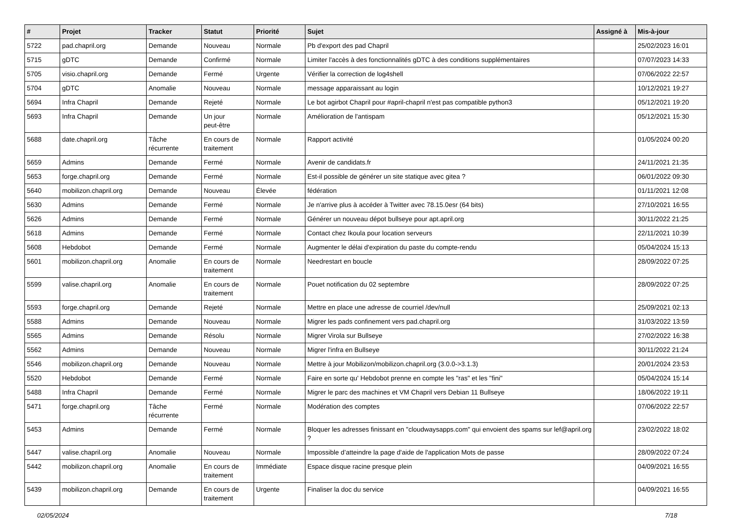| # | Projet | Tracker | Statut | Priorité | Sujet | Assigné à | Mis-à-jour |
| --- | --- | --- | --- | --- | --- | --- | --- |
| 5722 | pad.chapril.org | Demande | Nouveau | Normale | Pb d'export des pad Chapril | | 25/02/2023 16:01 |
| 5715 | gDTC | Demande | Confirmé | Normale | Limiter l'accès à des fonctionnalités gDTC à des conditions supplémentaires | | 07/07/2023 14:33 |
| 5705 | visio.chapril.org | Demande | Fermé | Urgente | Vérifier la correction de log4shell | | 07/06/2022 22:57 |
| 5704 | gDTC | Anomalie | Nouveau | Normale | message apparaissant au login | | 10/12/2021 19:27 |
| 5694 | Infra Chapril | Demande | Rejeté | Normale | Le bot agirbot Chapril pour #april-chapril n'est pas compatible python3 | | 05/12/2021 19:20 |
| 5693 | Infra Chapril | Demande | Un jour peut-être | Normale | Amélioration de l'antispam | | 05/12/2021 15:30 |
| 5688 | date.chapril.org | Tâche récurrente | En cours de traitement | Normale | Rapport activité | | 01/05/2024 00:20 |
| 5659 | Admins | Demande | Fermé | Normale | Avenir de candidats.fr | | 24/11/2021 21:35 |
| 5653 | forge.chapril.org | Demande | Fermé | Normale | Est-il possible de générer un site statique avec gitea ? | | 06/01/2022 09:30 |
| 5640 | mobilizon.chapril.org | Demande | Nouveau | Élevée | fédération | | 01/11/2021 12:08 |
| 5630 | Admins | Demande | Fermé | Normale | Je n'arrive plus à accéder à Twitter avec 78.15.0esr (64 bits) | | 27/10/2021 16:55 |
| 5626 | Admins | Demande | Fermé | Normale | Générer un nouveau dépot bullseye pour apt.april.org | | 30/11/2022 21:25 |
| 5618 | Admins | Demande | Fermé | Normale | Contact chez Ikoula pour location serveurs | | 22/11/2021 10:39 |
| 5608 | Hebdobot | Demande | Fermé | Normale | Augmenter le délai d'expiration du paste du compte-rendu | | 05/04/2024 15:13 |
| 5601 | mobilizon.chapril.org | Anomalie | En cours de traitement | Normale | Needrestart en boucle | | 28/09/2022 07:25 |
| 5599 | valise.chapril.org | Anomalie | En cours de traitement | Normale | Pouet notification du 02 septembre | | 28/09/2022 07:25 |
| 5593 | forge.chapril.org | Demande | Rejeté | Normale | Mettre en place une adresse de courriel /dev/null | | 25/09/2021 02:13 |
| 5588 | Admins | Demande | Nouveau | Normale | Migrer les pads confinement vers pad.chapril.org | | 31/03/2022 13:59 |
| 5565 | Admins | Demande | Résolu | Normale | Migrer Virola sur Bullseye | | 27/02/2022 16:38 |
| 5562 | Admins | Demande | Nouveau | Normale | Migrer l'infra en Bullseye | | 30/11/2022 21:24 |
| 5546 | mobilizon.chapril.org | Demande | Nouveau | Normale | Mettre à jour Mobilizon/mobilizon.chapril.org (3.0.0->3.1.3) | | 20/01/2024 23:53 |
| 5520 | Hebdobot | Demande | Fermé | Normale | Faire en sorte qu' Hebdobot prenne en compte les "ras" et les "fini" | | 05/04/2024 15:14 |
| 5488 | Infra Chapril | Demande | Fermé | Normale | Migrer le parc des machines et VM Chapril vers Debian 11 Bullseye | | 18/06/2022 19:11 |
| 5471 | forge.chapril.org | Tâche récurrente | Fermé | Normale | Modération des comptes | | 07/06/2022 22:57 |
| 5453 | Admins | Demande | Fermé | Normale | Bloquer les adresses finissant en "cloudwaysapps.com" qui envoient des spams sur lef@april.org ? | | 23/02/2022 18:02 |
| 5447 | valise.chapril.org | Anomalie | Nouveau | Normale | Impossible d’atteindre la page d'aide de l'application Mots de passe | | 28/09/2022 07:24 |
| 5442 | mobilizon.chapril.org | Anomalie | En cours de traitement | Immédiate | Espace disque racine presque plein | | 04/09/2021 16:55 |
| 5439 | mobilizon.chapril.org | Demande | En cours de traitement | Urgente | Finaliser la doc du service | | 04/09/2021 16:55 |
02/05/2024 7/18